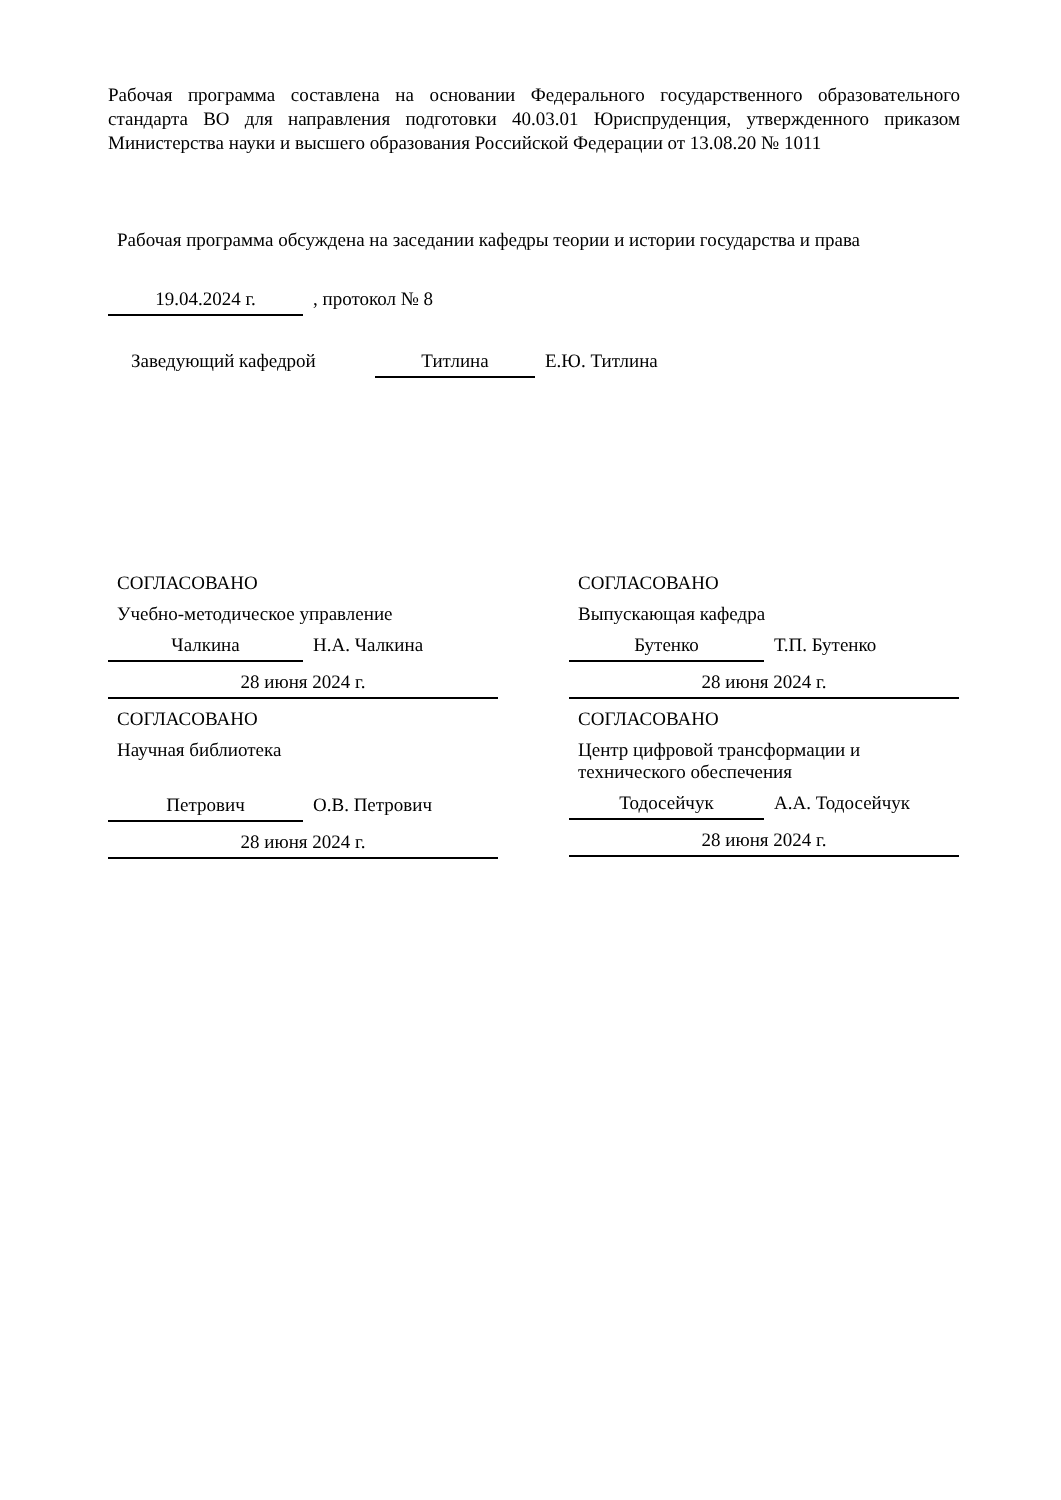Рабочая программа составлена на основании Федерального государственного образовательного стандарта ВО для направления подготовки 40.03.01 Юриспруденция, утвержденного приказом Министерства науки и высшего образования Российской Федерации от 13.08.20 № 1011
Рабочая программа обсуждена на заседании кафедры теории и истории государства и права
19.04.2024 г., протокол № 8
Заведующий кафедрой Титлина Е.Ю. Титлина
СОГЛАСОВАНО
Учебно-методическое управление
Чалкина Н.А. Чалкина
28 июня 2024 г.
СОГЛАСОВАНО
Научная библиотека
Петрович О.В. Петрович
28 июня 2024 г.
СОГЛАСОВАНО
Выпускающая кафедра
Бутенко Т.П. Бутенко
28 июня 2024 г.
СОГЛАСОВАНО
Центр цифровой трансформации и технического обеспечения
Тодосейчук А.А. Тодосейчук
28 июня 2024 г.